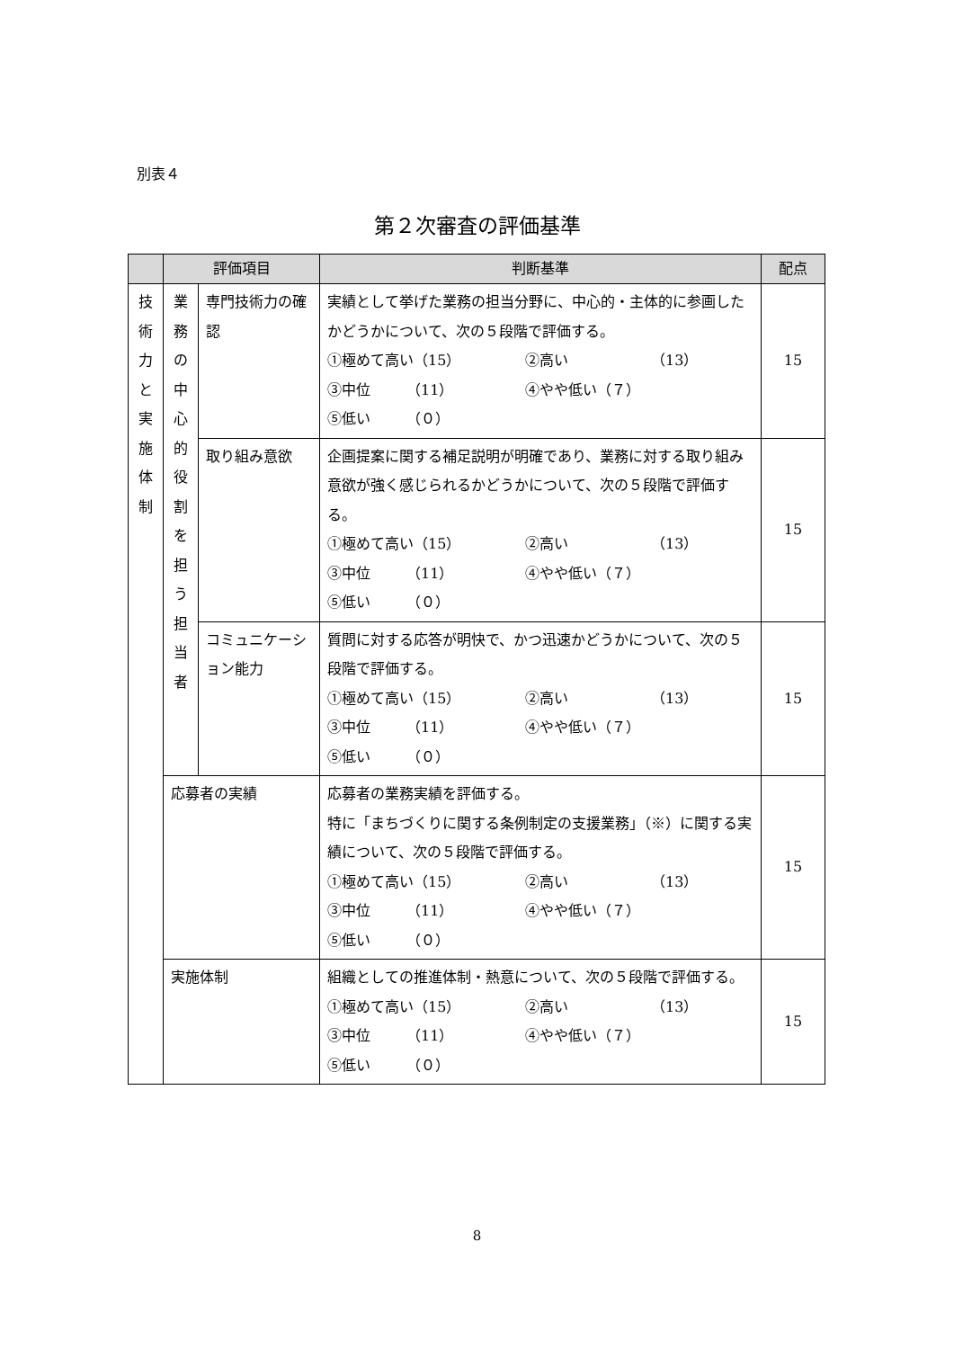別表４
第２次審査の評価基準
| | 評価項目 | | 判断基準 | 配点 |
| --- | --- | --- | --- | --- |
| 技 術 力 と 実 施 体 制 | 業 務 の 中 心 的 役 割 を 担 う 担 当 者 | 専門技術力の確認 | 実績として挙げた業務の担当分野に、中心的・主体的に参画したかどうかについて、次の５段階で評価する。 ①極めて高い（15） ②高い （13） ③中位 （11） ④やや低い（７） ⑤低い （０） | 15 |
| | | 取り組み意欲 | 企画提案に関する補足説明が明確であり、業務に対する取り組み意欲が強く感じられるかどうかについて、次の５段階で評価する。 ①極めて高い（15） ②高い （13） ③中位 （11） ④やや低い（７） ⑤低い （０） | 15 |
| | | コミュニケーション能力 | 質問に対する応答が明快で、かつ迅速かどうかについて、次の５段階で評価する。 ①極めて高い（15） ②高い （13） ③中位 （11） ④やや低い（７） ⑤低い （０） | 15 |
| | 応募者の実績 | | 応募者の業務実績を評価する。 特に「まちづくりに関する条例制定の支援業務」（※）に関する実績について、次の５段階で評価する。 ①極めて高い（15） ②高い （13） ③中位 （11） ④やや低い（７） ⑤低い （０） | 15 |
| | 実施体制 | | 組織としての推進体制・熱意について、次の５段階で評価する。 ①極めて高い（15） ②高い （13） ③中位 （11） ④やや低い（７） ⑤低い （０） | 15 |
8